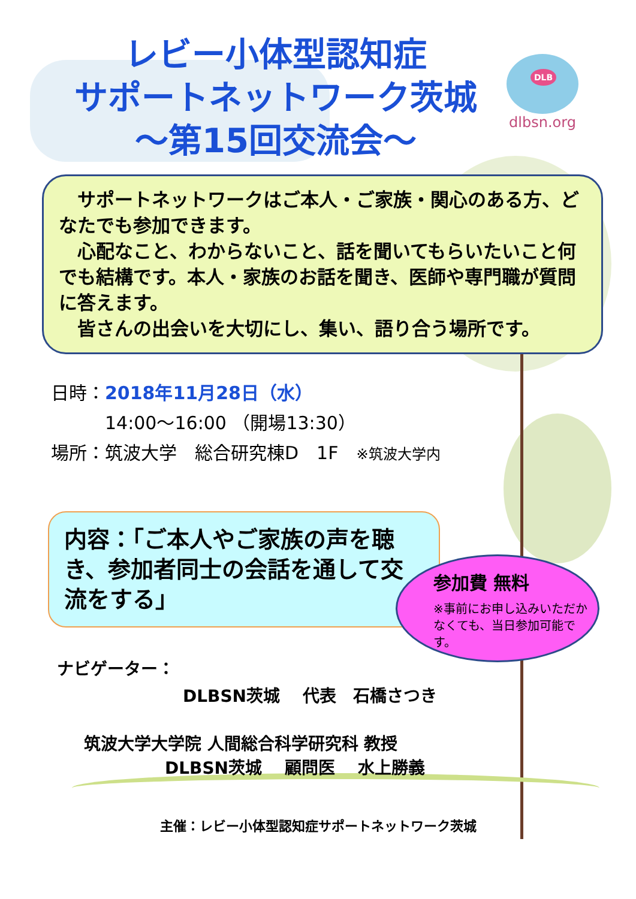レビー小体型認知症
サポートネットワーク茨城
～第15回交流会～
DLB
dlbsn.org
　サポートネットワークはご本人・ご家族・関心のある方、どなたでも参加できます。
　心配なこと、わからないこと、話を聞いてもらいたいこと何でも結構です。本人・家族のお話を聞き、医師や専門職が質問に答えます。
　皆さんの出会いを大切にし、集い、語り合う場所です。
日時：2018年11月28日（水）
　　　14:00～16:00 （開場13:30）
場所：筑波大学　総合研究棟D　1F　※筑波大学内
内容：「ご本人やご家族の声を聴き、参加者同士の会話を通して交流をする」
参加費 無料
※事前にお申し込みいただかなくても、当日参加可能です。
ナビゲーター：
DLBSN茨城　 代表　石橋さつき
筑波大学大学院 人間総合科学研究科 教授
DLBSN茨城　 顧問医　 水上勝義
主催：レビー小体型認知症サポートネットワーク茨城